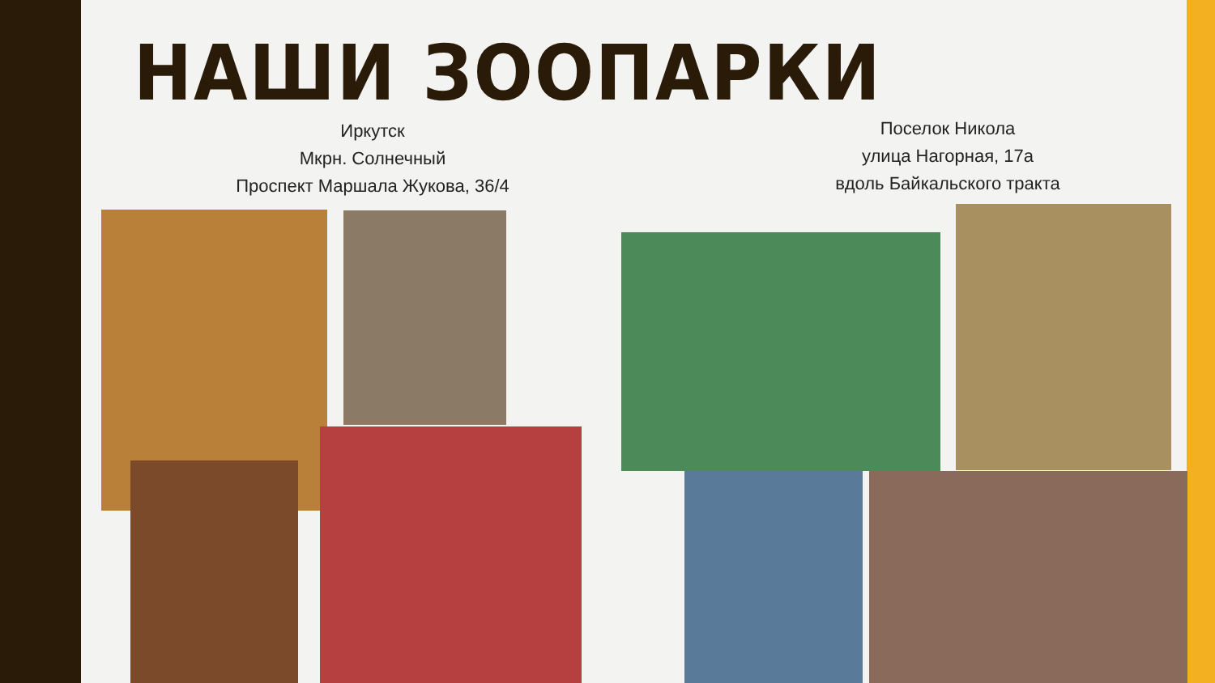НАШИ ЗООПАРКИ
Иркутск
Мкрн. Солнечный
Проспект Маршала Жукова, 36/4
Поселок Никола
улица Нагорная, 17а
вдоль Байкальского тракта